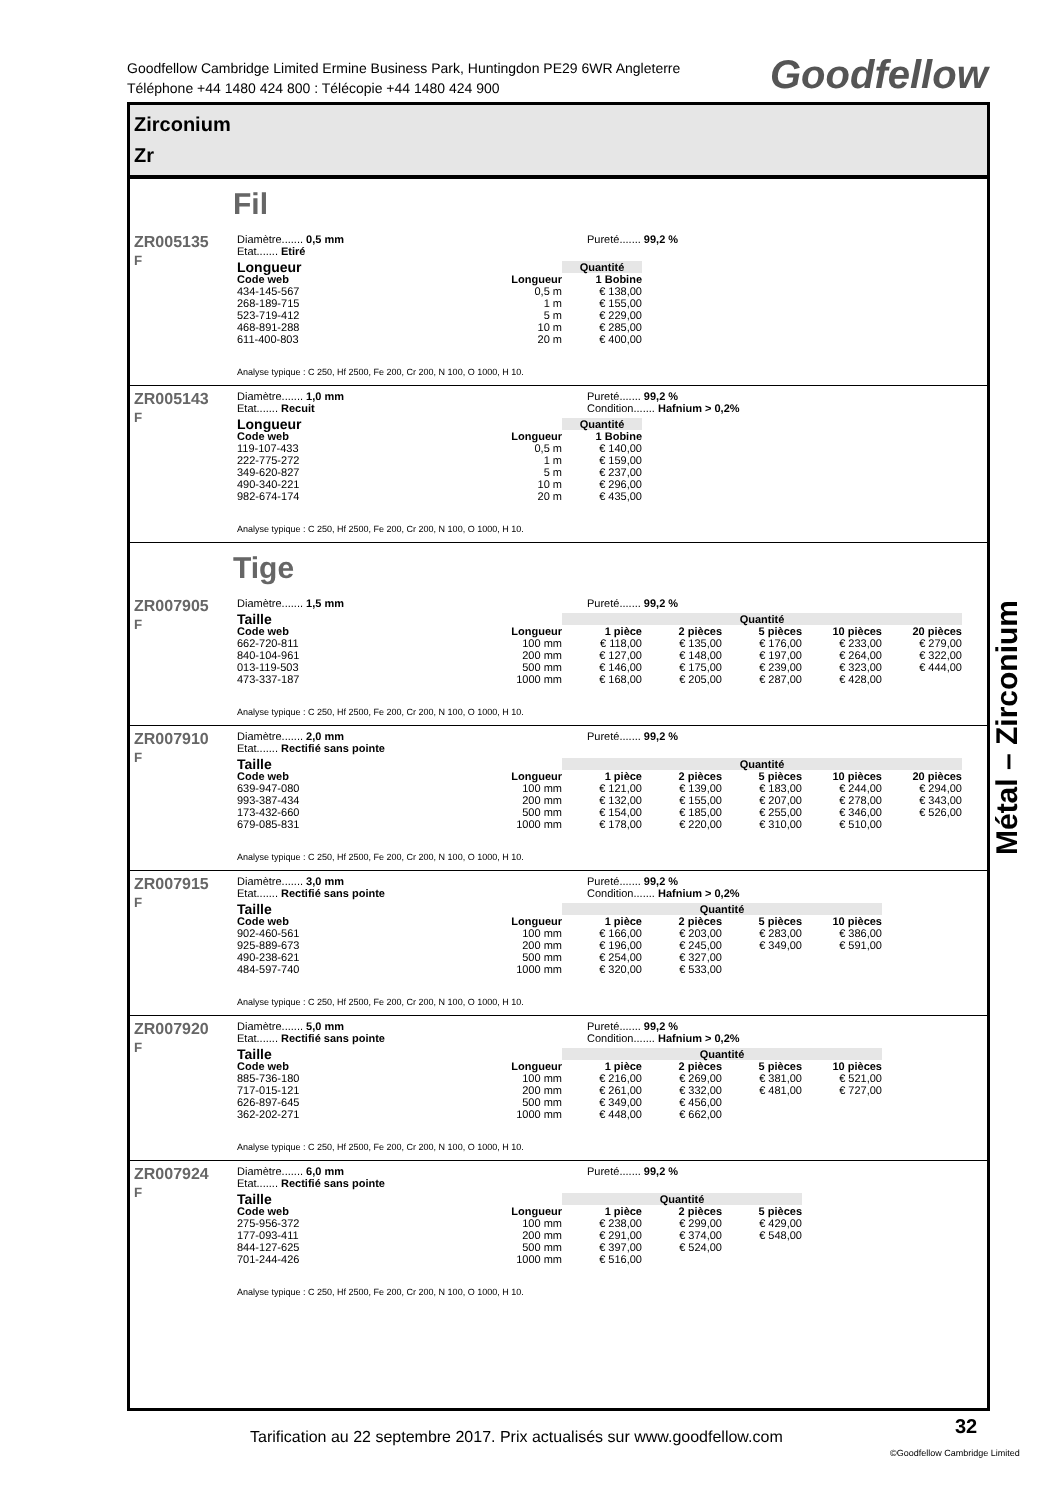Goodfellow Cambridge Limited Ermine Business Park, Huntingdon PE29 6WR Angleterre
Téléphone +44 1480 424 800 : Télécopie +44 1480 424 900
Goodfellow
Zirconium
Zr
Fil
ZR005135
F
Diamètre....... 0,5 mm
Etat....... Etiré
Pureté....... 99,2 %
| Longueur | | Quantité |
| --- | --- | --- |
| Code web | Longueur | 1 Bobine |
| 434-145-567 | 0,5 m | € 138,00 |
| 268-189-715 | 1 m | € 155,00 |
| 523-719-412 | 5 m | € 229,00 |
| 468-891-288 | 10 m | € 285,00 |
| 611-400-803 | 20 m | € 400,00 |
Analyse typique : C 250, Hf 2500, Fe 200, Cr 200, N 100, O 1000, H 10.
ZR005143
F
Diamètre....... 1,0 mm
Etat....... Recuit
Pureté....... 99,2 %
Condition....... Hafnium > 0,2%
| Longueur | | Quantité |
| --- | --- | --- |
| Code web | Longueur | 1 Bobine |
| 119-107-433 | 0,5 m | € 140,00 |
| 222-775-272 | 1 m | € 159,00 |
| 349-620-827 | 5 m | € 237,00 |
| 490-340-221 | 10 m | € 296,00 |
| 982-674-174 | 20 m | € 435,00 |
Analyse typique : C 250, Hf 2500, Fe 200, Cr 200, N 100, O 1000, H 10.
Tige
ZR007905
F
Diamètre....... 1,5 mm Pureté....... 99,2 %
| Taille | | Quantité | | | | |
| --- | --- | --- | --- | --- | --- | --- |
| Code web | Longueur | 1 pièce | 2 pièces | 5 pièces | 10 pièces | 20 pièces |
| 662-720-811 | 100 mm | € 118,00 | € 135,00 | € 176,00 | € 233,00 | € 279,00 |
| 840-104-961 | 200 mm | € 127,00 | € 148,00 | € 197,00 | € 264,00 | € 322,00 |
| 013-119-503 | 500 mm | € 146,00 | € 175,00 | € 239,00 | € 323,00 | € 444,00 |
| 473-337-187 | 1000 mm | € 168,00 | € 205,00 | € 287,00 | € 428,00 | |
Analyse typique : C 250, Hf 2500, Fe 200, Cr 200, N 100, O 1000, H 10.
ZR007910
F
Diamètre....... 2,0 mm
Etat....... Rectifié sans pointe
Pureté....... 99,2 %
| Taille | | Quantité | | | | |
| --- | --- | --- | --- | --- | --- | --- |
| Code web | Longueur | 1 pièce | 2 pièces | 5 pièces | 10 pièces | 20 pièces |
| 639-947-080 | 100 mm | € 121,00 | € 139,00 | € 183,00 | € 244,00 | € 294,00 |
| 993-387-434 | 200 mm | € 132,00 | € 155,00 | € 207,00 | € 278,00 | € 343,00 |
| 173-432-660 | 500 mm | € 154,00 | € 185,00 | € 255,00 | € 346,00 | € 526,00 |
| 679-085-831 | 1000 mm | € 178,00 | € 220,00 | € 310,00 | € 510,00 | |
Analyse typique : C 250, Hf 2500, Fe 200, Cr 200, N 100, O 1000, H 10.
ZR007915
F
Diamètre....... 3,0 mm
Etat....... Rectifié sans pointe
Pureté....... 99,2 %
Condition....... Hafnium > 0,2%
| Taille | | Quantité | | | |
| --- | --- | --- | --- | --- | --- |
| Code web | Longueur | 1 pièce | 2 pièces | 5 pièces | 10 pièces |
| 902-460-561 | 100 mm | € 166,00 | € 203,00 | € 283,00 | € 386,00 |
| 925-889-673 | 200 mm | € 196,00 | € 245,00 | € 349,00 | € 591,00 |
| 490-238-621 | 500 mm | € 254,00 | € 327,00 | | |
| 484-597-740 | 1000 mm | € 320,00 | € 533,00 | | |
Analyse typique : C 250, Hf 2500, Fe 200, Cr 200, N 100, O 1000, H 10.
ZR007920
F
Diamètre....... 5,0 mm
Etat....... Rectifié sans pointe
Pureté....... 99,2 %
Condition....... Hafnium > 0,2%
| Taille | | Quantité | | | |
| --- | --- | --- | --- | --- | --- |
| Code web | Longueur | 1 pièce | 2 pièces | 5 pièces | 10 pièces |
| 885-736-180 | 100 mm | € 216,00 | € 269,00 | € 381,00 | € 521,00 |
| 717-015-121 | 200 mm | € 261,00 | € 332,00 | € 481,00 | € 727,00 |
| 626-897-645 | 500 mm | € 349,00 | € 456,00 | | |
| 362-202-271 | 1000 mm | € 448,00 | € 662,00 | | |
Analyse typique : C 250, Hf 2500, Fe 200, Cr 200, N 100, O 1000, H 10.
ZR007924
F
Diamètre....... 6,0 mm
Etat....... Rectifié sans pointe
Pureté....... 99,2 %
| Taille | | Quantité | | |
| --- | --- | --- | --- | --- |
| Code web | Longueur | 1 pièce | 2 pièces | 5 pièces |
| 275-956-372 | 100 mm | € 238,00 | € 299,00 | € 429,00 |
| 177-093-411 | 200 mm | € 291,00 | € 374,00 | € 548,00 |
| 844-127-625 | 500 mm | € 397,00 | € 524,00 | |
| 701-244-426 | 1000 mm | € 516,00 | | |
Analyse typique : C 250, Hf 2500, Fe 200, Cr 200, N 100, O 1000, H 10.
Métal – Zirconium
Tarification au 22 septembre 2017. Prix actualisés sur www.goodfellow.com
32
©Goodfellow Cambridge Limited